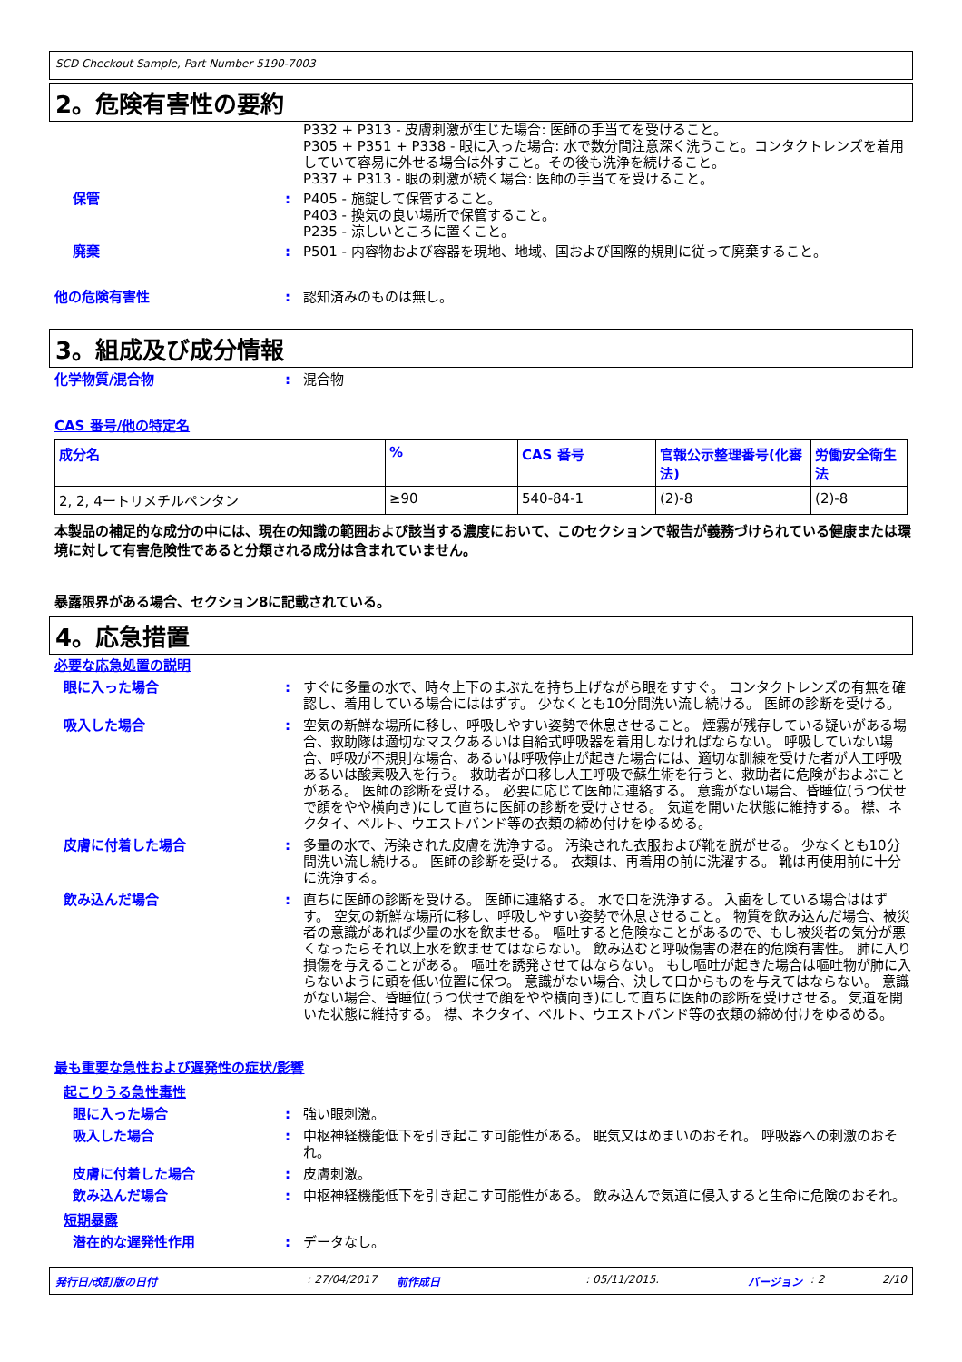SCD Checkout Sample, Part Number 5190-7003
2。危険有害性の要約
P332 + P313 - 皮膚刺激が生じた場合: 医師の手当てを受けること。
P305 + P351 + P338 - 眼に入った場合: 水で数分間注意深く洗うこと。コンタクトレンズを着用していて容易に外せる場合は外すこと。その後も洗浄を続けること。
P337 + P313 - 眼の刺激が続く場合: 医師の手当てを受けること。
保管 : P405 - 施錠して保管すること。
P403 - 換気の良い場所で保管すること。
P235 - 涼しいところに置くこと。
廃棄 : P501 - 内容物および容器を現地、地域、国および国際的規則に従って廃棄すること。
他の危険有害性 : 認知済みのものは無し。
3。組成及び成分情報
化学物質/混合物 : 混合物
CAS 番号/他の特定名
| 成分名 | % | CAS 番号 | 官報公示整理番号(化審法) | 労働安全衛生法 |
| --- | --- | --- | --- | --- |
| 2, 2, 4ートリメチルペンタン | ≥90 | 540-84-1 | (2)-8 | (2)-8 |
本製品の補足的な成分の中には、現在の知識の範囲および該当する濃度において、このセクションで報告が義務づけられている健康または環境に対して有害危険性であると分類される成分は含まれていません。
暴露限界がある場合、セクション8に記載されている。
4。応急措置
必要な応急処置の説明
眼に入った場合 : すぐに多量の水で、時々上下のまぶたを持ち上げながら眼をすすぐ。 コンタクトレンズの有無を確認し、着用している場合にははずす。 少なくとも10分間洗い流し続ける。 医師の診断を受ける。
吸入した場合 : 空気の新鮮な場所に移し、呼吸しやすい姿勢で休息させること。 煙霧が残存している疑いがある場合、救助隊は適切なマスクあるいは自給式呼吸器を着用しなければならない。 呼吸していない場合、呼吸が不規則な場合、あるいは呼吸停止が起きた場合には、適切な訓練を受けた者が人工呼吸あるいは酸素吸入を行う。 救助者が口移し人工呼吸で蘇生術を行うと、救助者に危険がおよぶことがある。 医師の診断を受ける。 必要に応じて医師に連絡する。 意識がない場合、昏睡位(うつ伏せで顔をやや横向き)にして直ちに医師の診断を受けさせる。 気道を開いた状態に維持する。 襟、ネクタイ、ベルト、ウエストバンド等の衣類の締め付けをゆるめる。
皮膚に付着した場合 : 多量の水で、汚染された皮膚を洗浄する。 汚染された衣服および靴を脱がせる。 少なくとも10分間洗い流し続ける。 医師の診断を受ける。 衣類は、再着用の前に洗濯する。 靴は再使用前に十分に洗浄する。
飲み込んだ場合 : 直ちに医師の診断を受ける。 医師に連絡する。 水で口を洗浄する。 入歯をしている場合ははずす。 空気の新鮮な場所に移し、呼吸しやすい姿勢で休息させること。 物質を飲み込んだ場合、被災者の意識があれば少量の水を飲ませる。 嘔吐すると危険なことがあるので、もし被災者の気分が悪くなったらそれ以上水を飲ませてはならない。 飲み込むと呼吸傷害の潜在的危険有害性。 肺に入り損傷を与えることがある。 嘔吐を誘発させてはならない。 もし嘔吐が起きた場合は嘔吐物が肺に入らないように頭を低い位置に保つ。 意識がない場合、決して口からものを与えてはならない。 意識がない場合、昏睡位(うつ伏せで顔をやや横向き)にして直ちに医師の診断を受けさせる。 気道を開いた状態に維持する。 襟、ネクタイ、ベルト、ウエストバンド等の衣類の締め付けをゆるめる。
最も重要な急性および遅発性の症状/影響
起こりうる急性毒性
眼に入った場合 : 強い眼刺激。
吸入した場合 : 中枢神経機能低下を引き起こす可能性がある。 眠気又はめまいのおそれ。 呼吸器への刺激のおそれ。
皮膚に付着した場合 : 皮膚刺激。
飲み込んだ場合 : 中枢神経機能低下を引き起こす可能性がある。 飲み込んで気道に侵入すると生命に危険のおそれ。
短期暴露
潜在的な遅発性作用 : データなし。
発行日/改訂版の日付: 27/04/2017 前作成日: 05/11/2015. バージョン: 2 2/10